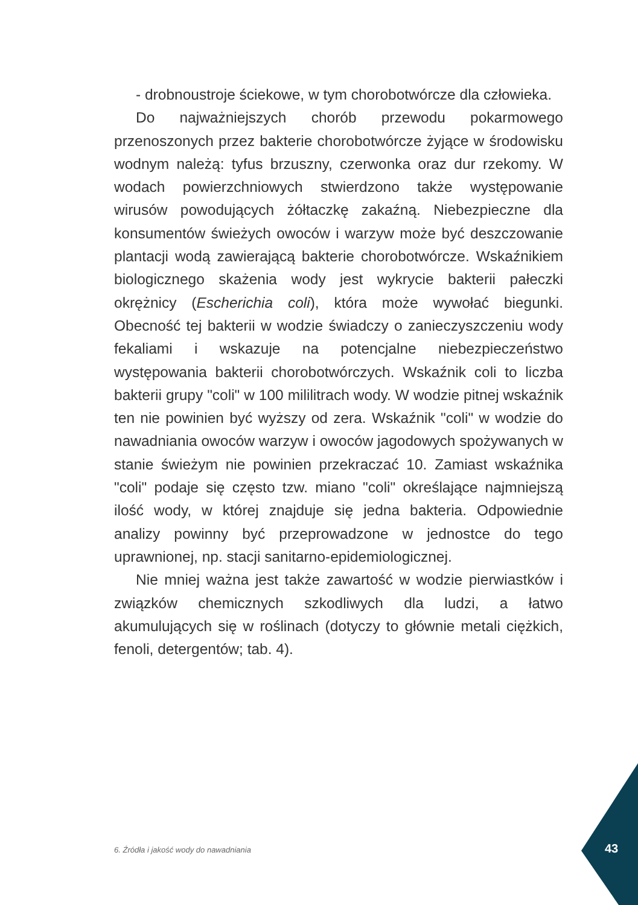- drobnoustroje ściekowe, w tym chorobotwórcze dla człowieka.
Do najważniejszych chorób przewodu pokarmowego przenoszonych przez bakterie chorobotwórcze żyjące w środowisku wodnym należą: tyfus brzuszny, czerwonka oraz dur rzekomy. W wodach powierzchniowych stwierdzono także występowanie wirusów powodujących żółtaczkę zakaźną. Niebezpieczne dla konsumentów świeżych owoców i warzyw może być deszczowanie plantacji wodą zawierającą bakterie chorobotwórcze. Wskaźnikiem biologicznego skażenia wody jest wykrycie bakterii pałeczki okrężnicy (Escherichia coli), która może wywołać biegunki. Obecność tej bakterii w wodzie świadczy o zanieczyszczeniu wody fekaliami i wskazuje na potencjalne niebezpieczeństwo występowania bakterii chorobotwórczych. Wskaźnik coli to liczba bakterii grupy "coli" w 100 mililitrach wody. W wodzie pitnej wskaźnik ten nie powinien być wyższy od zera. Wskaźnik "coli" w wodzie do nawadniania owoców warzyw i owoców jagodowych spożywanych w stanie świeżym nie powinien przekraczać 10. Zamiast wskaźnika "coli" podaje się często tzw. miano "coli" określające najmniejszą ilość wody, w której znajduje się jedna bakteria. Odpowiednie analizy powinny być przeprowadzone w jednostce do tego uprawnionej, np. stacji sanitarno-epidemiologicznej.
Nie mniej ważna jest także zawartość w wodzie pierwiastków i związków chemicznych szkodliwych dla ludzi, a łatwo akumulujących się w roślinach (dotyczy to głównie metali ciężkich, fenoli, detergentów; tab. 4).
6. Źródła i jakość wody do nawadniania
43